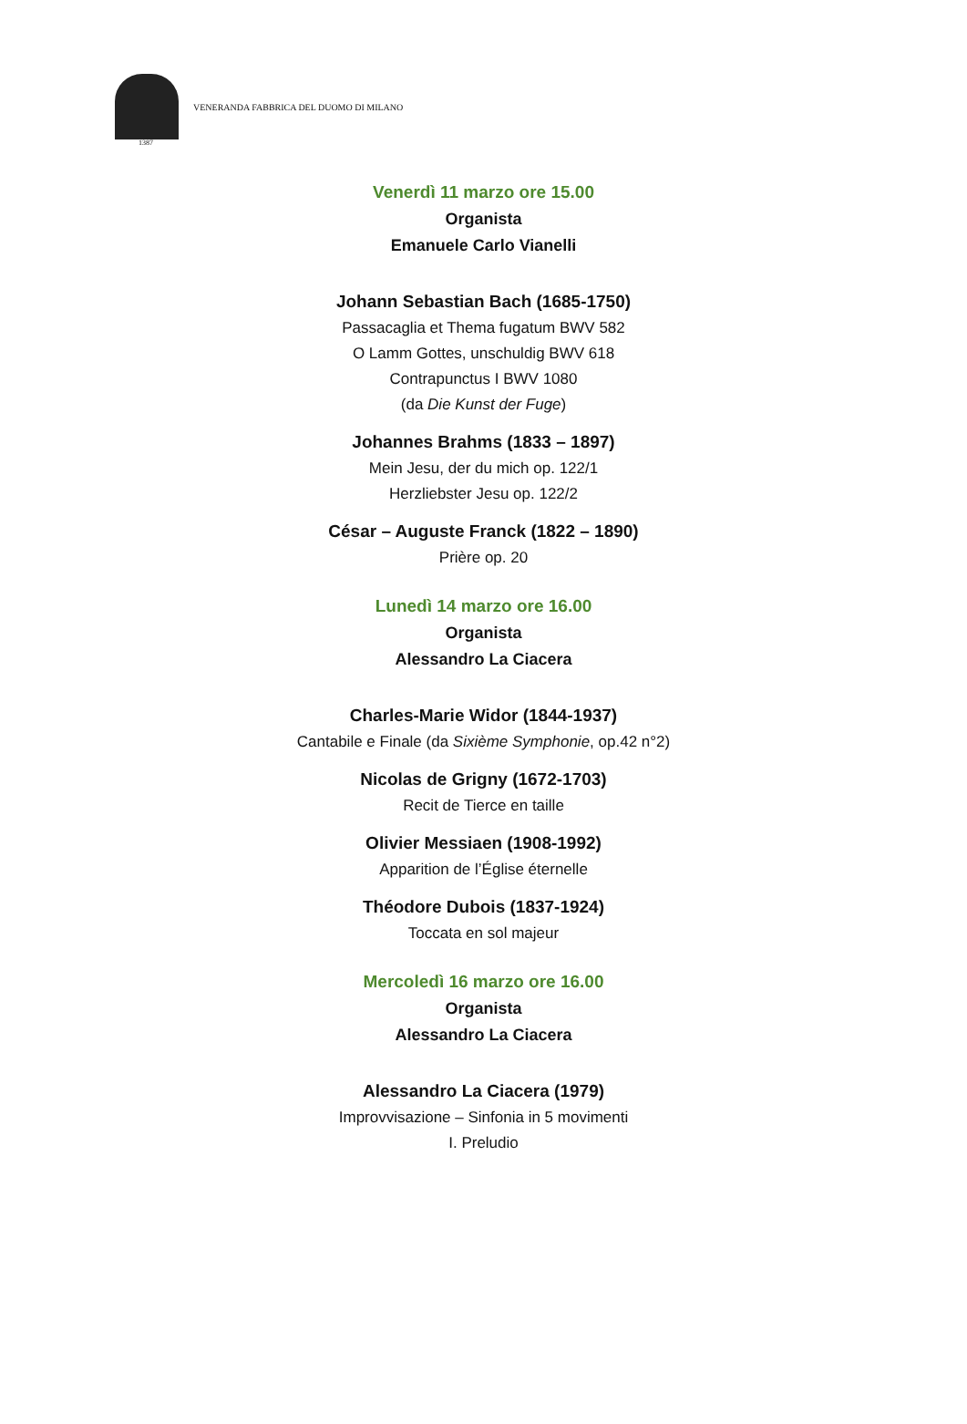VENERANDA FABBRICA DEL DUOMO DI MILANO
1387
Venerdì 11 marzo ore 15.00
Organista
Emanuele Carlo Vianelli
Johann Sebastian Bach (1685-1750)
Passacaglia et Thema fugatum BWV 582
O Lamm Gottes, unschuldig BWV 618
Contrapunctus I BWV 1080
(da Die Kunst der Fuge)
Johannes Brahms (1833 – 1897)
Mein Jesu, der du mich op. 122/1
Herzliebster Jesu op. 122/2
César – Auguste Franck (1822 – 1890)
Prière op. 20
Lunedì 14 marzo ore 16.00
Organista
Alessandro La Ciacera
Charles-Marie Widor (1844-1937)
Cantabile e Finale (da Sixième Symphonie, op.42 n°2)
Nicolas de Grigny (1672-1703)
Recit de Tierce en taille
Olivier Messiaen (1908-1992)
Apparition de l’Église éternelle
Théodore Dubois (1837-1924)
Toccata en sol majeur
Mercoledì 16 marzo ore 16.00
Organista
Alessandro La Ciacera
Alessandro La Ciacera (1979)
Improvvisazione – Sinfonia in 5 movimenti
I. Preludio